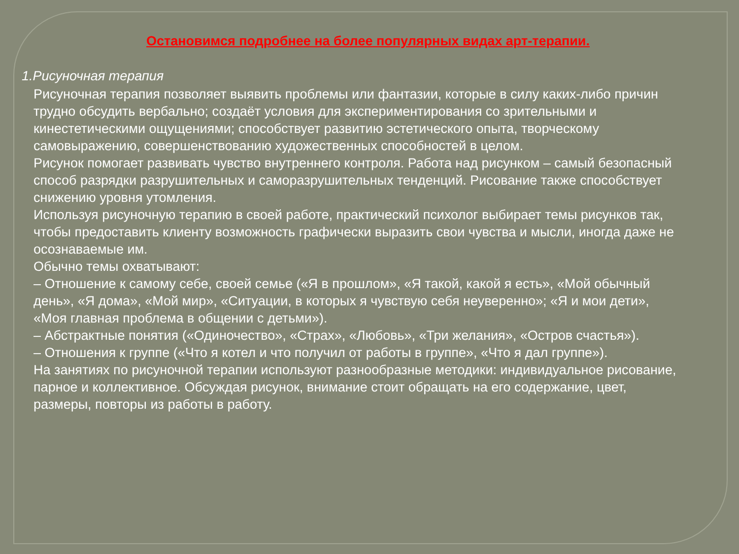Остановимся подробнее на более популярных видах арт-терапии.
1.Рисуночная терапия
Рисуночная терапия позволяет выявить проблемы или фантазии, которые в силу каких-либо причин трудно обсудить вербально; создаёт условия для экспериментирования со зрительными и кинестетическими ощущениями; способствует развитию эстетического опыта, творческому самовыражению, совершенствованию художественных способностей в целом.
Рисунок помогает развивать чувство внутреннего контроля. Работа над рисунком – самый безопасный способ разрядки разрушительных и саморазрушительных тенденций. Рисование также способствует снижению уровня утомления.
Используя рисуночную терапию в своей работе, практический психолог выбирает темы рисунков так, чтобы предоставить клиенту возможность графически выразить свои чувства и мысли, иногда даже не осознаваемые им.
Обычно темы охватывают:
– Отношение к самому себе, своей семье («Я в прошлом», «Я такой, какой я есть», «Мой обычный день», «Я дома», «Мой мир», «Ситуации, в которых я чувствую себя неуверенно»; «Я и мои дети», «Моя главная проблема в общении с детьми»).
– Абстрактные понятия («Одиночество», «Страх», «Любовь», «Три желания», «Остров счастья»).
– Отношения к группе («Что я котел и что получил от работы в группе», «Что я дал группе»).
На занятиях по рисуночной терапии используют разнообразные методики: индивидуальное рисование, парное и коллективное. Обсуждая рисунок, внимание стоит обращать на его содержание, цвет, размеры, повторы из работы в работу.